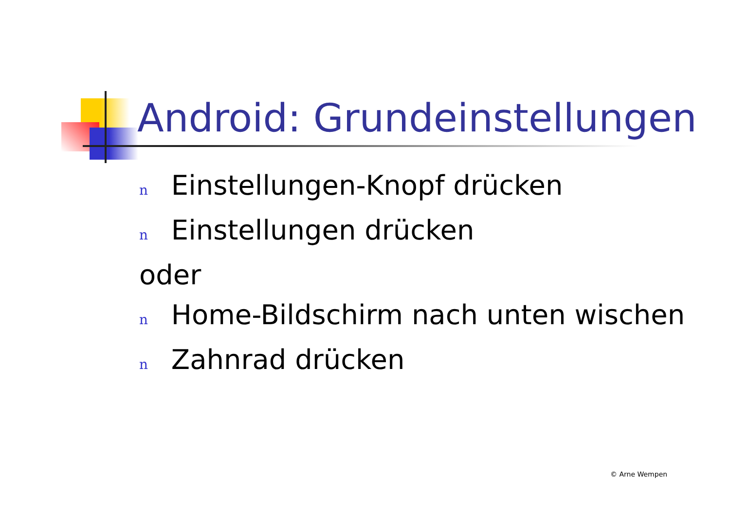Android: Grundeinstellungen
n Einstellungen-Knopf drücken
n Einstellungen drücken
oder
n Home-Bildschirm nach unten wischen
n Zahnrad drücken
© Arne Wempen